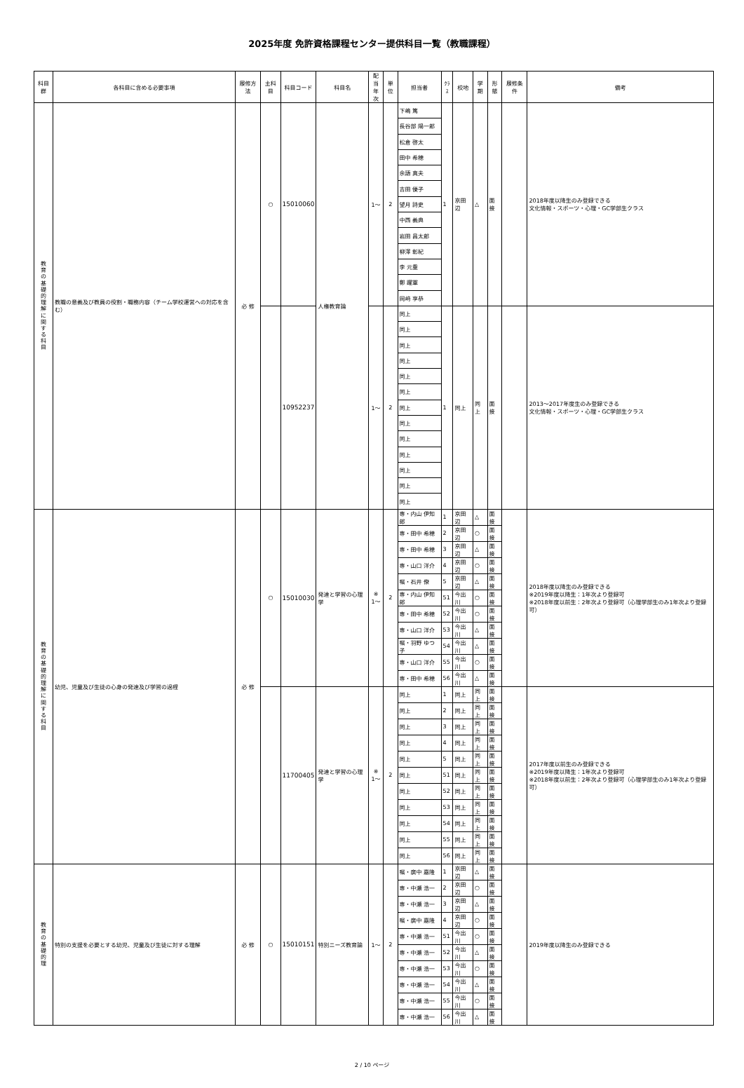2025年度 免許資格課程センター提供科目一覧（教職課程）
| 科目群 | 各科目に含める必要事項 | 履修方法 | 主科目 | 科目コード | 科目名 | 配当 年次 | 単位 | 担当者 | ｸﾗｽ | 校地 | 学期 | 形態 | 履修条件 | 備考 |
| --- | --- | --- | --- | --- | --- | --- | --- | --- | --- | --- | --- | --- | --- | --- |
| 教 育 の 基 礎 的 理 解 に 関 す る 科 目 | 教職の意義及び教員の役割・職務内容（チーム学校運営への対応を含む） | 必 修 | ○ | 15010060 | 人権教育論 | 1～ | 2 | 下嶋 篤 | 1 | 京田辺 | △ | 面接 | | 2018年度以降生のみ登録できる 文化情報・スポーツ・心理・GC学部生クラス |
| | | | | | | | | 長谷部 陽一郎 | | | | | | |
| | | | | | | | | 松倉 啓太 | | | | | | |
| | | | | | | | | 田中 希穂 | | | | | | |
| | | | | | | | | 余語 真夫 | | | | | | |
| | | | | | | | | 吉田 優子 | | | | | | |
| | | | | | | | | 望月 詩史 | | | | | | |
| | | | | | | | | 中西 義典 | | | | | | |
| | | | | | | | | 岩田 昌太郎 | | | | | | |
| | | | | | | | | 柳澤 彰紀 | | | | | | |
| | | | | | | | | 李 元重 | | | | | | |
| | | | | | | | | 鄭 躍軍 | | | | | | |
| | | | | | | | | 岡﨑 享恭 | | | | | | |
| | | | | 10952237 | | 1～ | 2 | 同上 | 1 | 同上 | 同上 | 面接 | | 2013～2017年度生のみ登録できる 文化情報・スポーツ・心理・GC学部生クラス |
| | | | | | | | | 同上 | | | | | | |
| | | | | | | | | 同上 | | | | | | |
| | | | | | | | | 同上 | | | | | | |
| | | | | | | | | 同上 | | | | | | |
| | | | | | | | | 同上 | | | | | | |
| | | | | | | | | 同上 | | | | | | |
| | | | | | | | | 同上 | | | | | | |
| | | | | | | | | 同上 | | | | | | |
| | | | | | | | | 同上 | | | | | | |
| | | | | | | | | 同上 | | | | | | |
| | | | | | | | | 同上 | | | | | | |
| | | | | | | | | 同上 | | | | | | |
| 教 育 の 基 礎 的 理 解 に 関 す る 科 目 | 幼児、児童及び生徒の心身の発達及び学習の過程 | 必 修 | ○ | 15010030 | 発達と学習の心理学 | ※ 1～ | 2 | 専・内山 伊知郎 | 1 | 京田辺 | △ | 面接 | | 2018年度以降生のみ登録できる ※2019年度以降生：1年次より登録可 ※2018年度以前生：2年次より登録可（心理学部生のみ1年次より登録可） |
| | | | | | | | | 専・田中 希穂 | 2 | 京田辺 | ○ | 面接 | | |
| | | | | | | | | 専・田中 希穂 | 3 | 京田辺 | △ | 面接 | | |
| | | | | | | | | 専・山口 洋介 | 4 | 京田辺 | ○ | 面接 | | |
| | | | | | | | | 嘱・石井 僚 | 5 | 京田辺 | △ | 面接 | | |
| | | | | | | | | 専・内山 伊知郎 | 51 | 今出川 | ○ | 面接 | | |
| | | | | | | | | 専・田中 希穂 | 52 | 今出川 | ○ | 面接 | | |
| | | | | | | | | 専・山口 洋介 | 53 | 今出川 | △ | 面接 | | |
| | | | | | | | | 嘱・羽野 ゆつ子 | 54 | 今出川 | △ | 面接 | | |
| | | | | | | | | 専・山口 洋介 | 55 | 今出川 | ○ | 面接 | | |
| | | | | | | | | 専・田中 希穂 | 56 | 今出川 | △ | 面接 | | |
| | | | | 11700405 | 発達と学習の心理学 | ※ 1～ | 2 | 同上 | 1 | 同上 | 同上 | 面接 | | 2017年度以前生のみ登録できる ※2019年度以降生：1年次より登録可 ※2018年度以前生：2年次より登録可（心理学部生のみ1年次より登録可） |
| | | | | | | | | 同上 | 2 | 同上 | 同上 | 面接 | | |
| | | | | | | | | 同上 | 3 | 同上 | 同上 | 面接 | | |
| | | | | | | | | 同上 | 4 | 同上 | 同上 | 面接 | | |
| | | | | | | | | 同上 | 5 | 同上 | 同上 | 面接 | | |
| | | | | | | | | 同上 | 51 | 同上 | 同上 | 面接 | | |
| | | | | | | | | 同上 | 52 | 同上 | 同上 | 面接 | | |
| | | | | | | | | 同上 | 53 | 同上 | 同上 | 面接 | | |
| | | | | | | | | 同上 | 54 | 同上 | 同上 | 面接 | | |
| | | | | | | | | 同上 | 55 | 同上 | 同上 | 面接 | | |
| | | | | | | | | 同上 | 56 | 同上 | 同上 | 面接 | | |
| 教 育 の 基 礎 的 理 | 特別の支援を必要とする幼児、児童及び生徒に対する理解 | 必 修 | ○ | 15010151 | 特別ニーズ教育論 | 1～ | 2 | 嘱・廣中 嘉隆 | 1 | 京田辺 | △ | 面接 | | 2019年度以降生のみ登録できる |
| | | | | | | | | 専・中瀬 浩一 | 2 | 京田辺 | ○ | 面接 | | |
| | | | | | | | | 専・中瀬 浩一 | 3 | 京田辺 | △ | 面接 | | |
| | | | | | | | | 嘱・廣中 嘉隆 | 4 | 京田辺 | ○ | 面接 | | |
| | | | | | | | | 専・中瀬 浩一 | 51 | 今出川 | ○ | 面接 | | |
| | | | | | | | | 専・中瀬 浩一 | 52 | 今出川 | △ | 面接 | | |
| | | | | | | | | 専・中瀬 浩一 | 53 | 今出川 | ○ | 面接 | | |
| | | | | | | | | 専・中瀬 浩一 | 54 | 今出川 | △ | 面接 | | |
| | | | | | | | | 専・中瀬 浩一 | 55 | 今出川 | ○ | 面接 | | |
| | | | | | | | | 専・中瀬 浩一 | 56 | 今出川 | △ | 面接 | | |
2 / 10 ページ